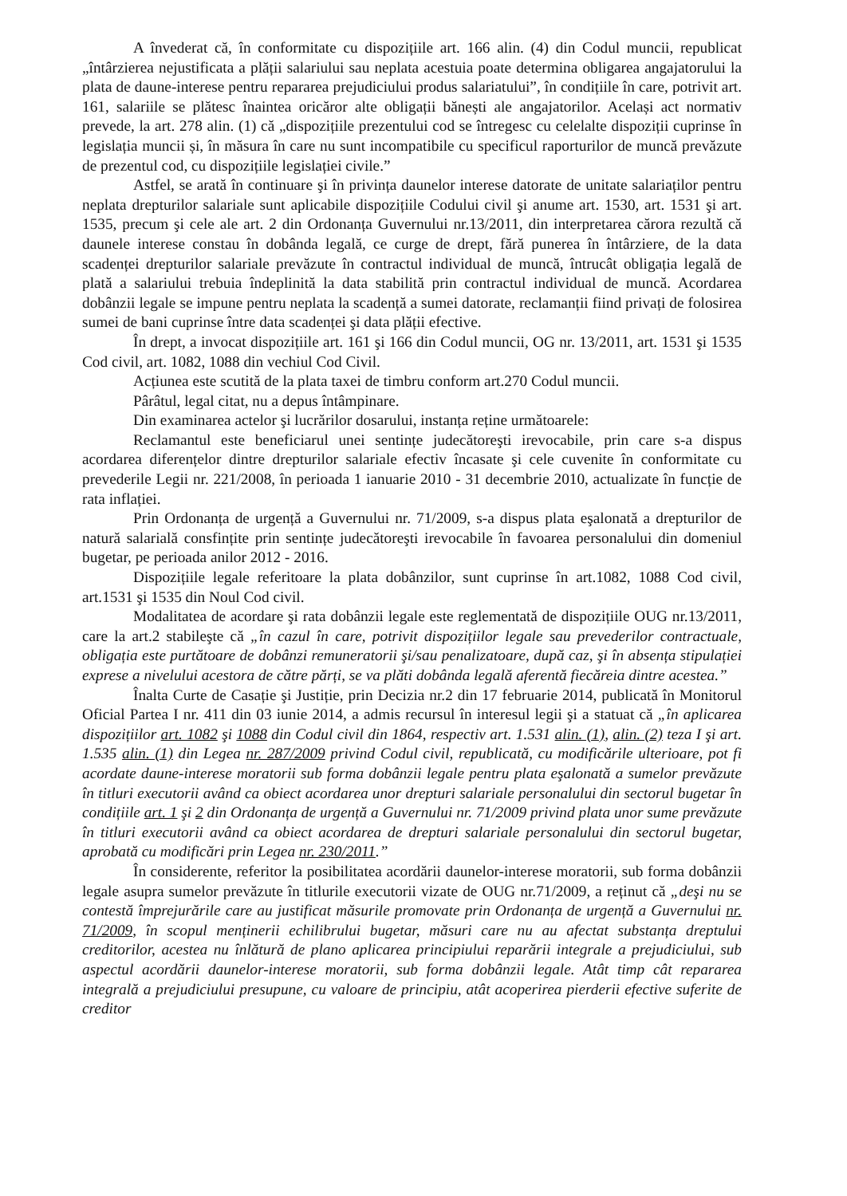A învederat că, în conformitate cu dispozițiile art. 166 alin. (4) din Codul muncii, republicat „întârzierea nejustificata a plății salariului sau neplata acestuia poate determina obligarea angajatorului la plata de daune-interese pentru repararea prejudiciului produs salariatului”, în condițiile în care, potrivit art. 161, salariile se plătesc înaintea oricăror alte obligații bănești ale angajatorilor. Același act normativ prevede, la art. 278 alin. (1) că „dispozițiile prezentului cod se întregesc cu celelalte dispoziții cuprinse în legislația muncii și, în măsura în care nu sunt incompatibile cu specificul raporturilor de muncă prevăzute de prezentul cod, cu dispozițiile legislației civile.”
Astfel, se arată în continuare şi în privința daunelor interese datorate de unitate salariaților pentru neplata drepturilor salariale sunt aplicabile dispozițiile Codului civil şi anume art. 1530, art. 1531 şi art. 1535, precum şi cele ale art. 2 din Ordonanța Guvernului nr.13/2011, din interpretarea cărora rezultă că daunele interese constau în dobânda legală, ce curge de drept, fără punerea în întârziere, de la data scadenței drepturilor salariale prevăzute în contractul individual de muncă, întrucât obligația legală de plată a salariului trebuia îndeplinită la data stabilită prin contractul individual de muncă. Acordarea dobânzii legale se impune pentru neplata la scadență a sumei datorate, reclamanții fiind privați de folosirea sumei de bani cuprinse între data scadenței şi data plății efective.
În drept, a invocat dispozițiile art. 161 şi 166 din Codul muncii, OG nr. 13/2011, art. 1531 şi 1535 Cod civil, art. 1082, 1088 din vechiul Cod Civil.
Acțiunea este scutită de la plata taxei de timbru conform art.270 Codul muncii.
Pârâtul, legal citat, nu a depus întâmpinare.
Din examinarea actelor şi lucrărilor dosarului, instanța reține următoarele:
Reclamantul este beneficiarul unei sentințe judecătoreşti irevocabile, prin care s-a dispus acordarea diferențelor dintre drepturilor salariale efectiv încasate şi cele cuvenite în conformitate cu prevederile Legii nr. 221/2008, în perioada 1 ianuarie 2010 - 31 decembrie 2010, actualizate în funcție de rata inflației.
Prin Ordonanța de urgență a Guvernului nr. 71/2009, s-a dispus plata eşalonată a drepturilor de natură salarială consfințite prin sentințe judecătoreşti irevocabile în favoarea personalului din domeniul bugetar, pe perioada anilor 2012 - 2016.
Dispozițiile legale referitoare la plata dobânzilor, sunt cuprinse în art.1082, 1088 Cod civil, art.1531 şi 1535 din Noul Cod civil.
Modalitatea de acordare şi rata dobânzii legale este reglementată de dispozițiile OUG nr.13/2011, care la art.2 stabileşte că „în cazul în care, potrivit dispozițiilor legale sau prevederilor contractuale, obligația este purtătoare de dobânzi remuneratorii şi/sau penalizatoare, după caz, şi în absența stipulației exprese a nivelului acestora de către părți, se va plăti dobânda legală aferentă fiecăreia dintre acestea.”
Înalta Curte de Casație şi Justiție, prin Decizia nr.2 din 17 februarie 2014, publicată în Monitorul Oficial Partea I nr. 411 din 03 iunie 2014, a admis recursul în interesul legii şi a statuat că „în aplicarea dispozițiilor art. 1082 şi 1088 din Codul civil din 1864, respectiv art. 1.531 alin. (1), alin. (2) teza I şi art. 1.535 alin. (1) din Legea nr. 287/2009 privind Codul civil, republicată, cu modificările ulterioare, pot fi acordate daune-interese moratorii sub forma dobânzii legale pentru plata eşalonată a sumelor prevăzute în titluri executorii având ca obiect acordarea unor drepturi salariale personalului din sectorul bugetar în condițiile art. 1 şi 2 din Ordonanța de urgență a Guvernului nr. 71/2009 privind plata unor sume prevăzute în titluri executorii având ca obiect acordarea de drepturi salariale personalului din sectorul bugetar, aprobată cu modificări prin Legea nr. 230/2011.”
În considerente, referitor la posibilitatea acordării daunelor-interese moratorii, sub forma dobânzii legale asupra sumelor prevăzute în titlurile executorii vizate de OUG nr.71/2009, a reținut că „deşi nu se contestă împrejurările care au justificat măsurile promovate prin Ordonanța de urgență a Guvernului nr. 71/2009, în scopul menținerii echilibrului bugetar, măsuri care nu au afectat substanța dreptului creditorilor, acestea nu înlătură de plano aplicarea principiului reparării integrale a prejudiciului, sub aspectul acordării daunelor-interese moratorii, sub forma dobânzii legale. Atât timp cât repararea integrală a prejudiciului presupune, cu valoare de principiu, atât acoperirea pierderii efective suferite de creditor